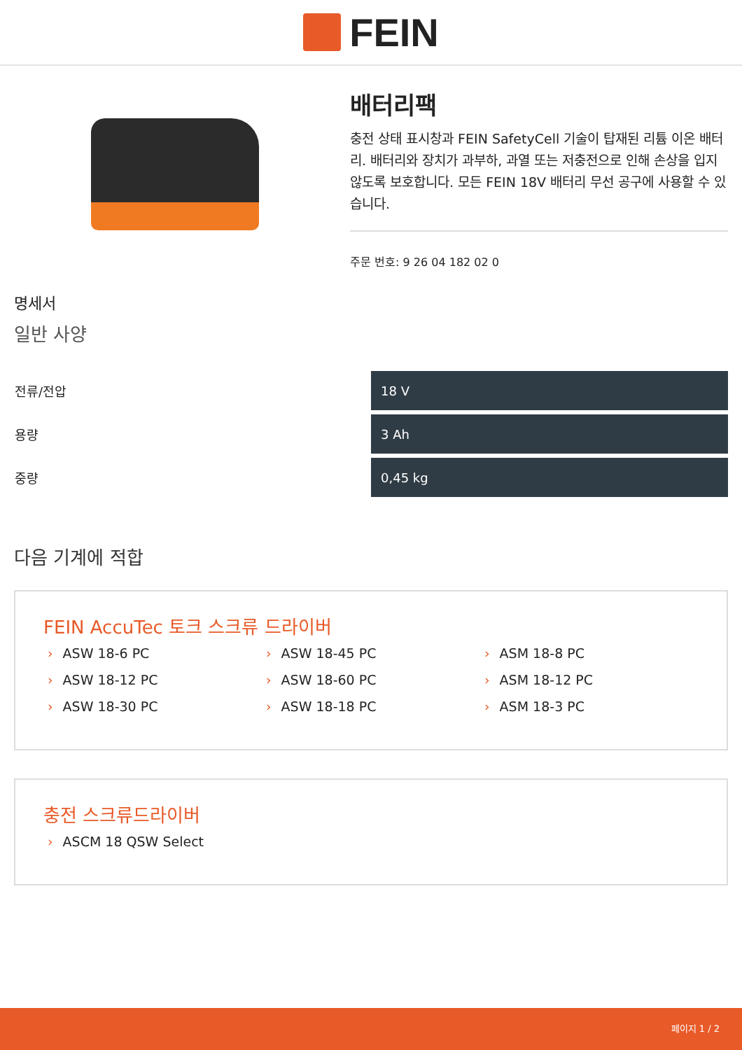FEIN
배터리팩
충전 상태 표시창과 FEIN SafetyCell 기술이 탑재된 리튬 이온 배터리. 배터리와 장치가 과부하, 과열 또는 저충전으로 인해 손상을 입지 않도록 보호합니다. 모든 FEIN 18V 배터리 무선 공구에 사용할 수 있습니다.
주문 번호: 9 26 04 182 02 0
명세서
일반 사양
| 전류/전압 | 18 V |
| 용량 | 3 Ah |
| 중량 | 0,45 kg |
다음 기계에 적합
FEIN AccuTec 토크 스크류 드라이버
› ASW 18-6 PC
› ASW 18-45 PC
› ASM 18-8 PC
› ASW 18-12 PC
› ASW 18-60 PC
› ASM 18-12 PC
› ASW 18-30 PC
› ASW 18-18 PC
› ASM 18-3 PC
충전 스크류드라이버
› ASCM 18 QSW Select
페이지 1 / 2